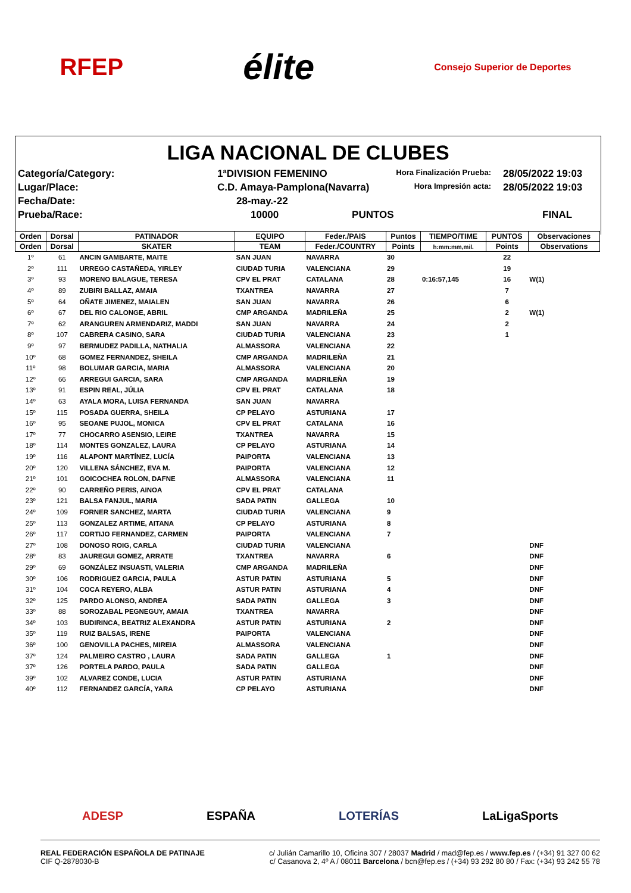RFEP élite Consejo Superior de Deportes
LIGA NACIONAL DE CLUBES
Categoría/Category:
1ªDIVISION FEMENINO
Hora Finalización Prueba:
28/05/2022 19:03
Lugar/Place:
C.D. Amaya-Pamplona(Navarra)
Hora Impresión acta:
28/05/2022 19:03
Fecha/Date:
28-may.-22
Prueba/Race:
10000 PUNTOS
FINAL
| Orden | Dorsal | PATINADOR | EQUIPO | Feder./PAIS | Puntos | TIEMPO/TIME | PUNTOS | Observaciones |
| --- | --- | --- | --- | --- | --- | --- | --- | --- |
| Orden | Dorsal | SKATER | TEAM | Feder./COUNTRY | Points | h:mm:mm,mil. | Points | Observations |
| 1º | 61 | ANCIN GAMBARTE, MAITE | SAN JUAN | NAVARRA | 30 | | 22 | |
| 2º | 111 | URREGO CASTAÑEDA, YIRLEY | CIUDAD TURIA | VALENCIANA | 29 | | 19 | |
| 3º | 93 | MORENO BALAGUE, TERESA | CPV EL PRAT | CATALANA | 28 | 0:16:57,145 | 16 | W(1) |
| 4º | 89 | ZUBIRI BALLAZ, AMAIA | TXANTREA | NAVARRA | 27 | | 7 | |
| 5º | 64 | OÑATE JIMENEZ, MAIALEN | SAN JUAN | NAVARRA | 26 | | 6 | |
| 6º | 67 | DEL RIO CALONGE, ABRIL | CMP ARGANDA | MADRILEÑA | 25 | | 2 | W(1) |
| 7º | 62 | ARANGUREN ARMENDARIZ, MADDI | SAN JUAN | NAVARRA | 24 | | 2 | |
| 8º | 107 | CABRERA CASINO, SARA | CIUDAD TURIA | VALENCIANA | 23 | | 1 | |
| 9º | 97 | BERMUDEZ PADILLA, NATHALIA | ALMASSORA | VALENCIANA | 22 | | | |
| 10º | 68 | GOMEZ FERNANDEZ, SHEILA | CMP ARGANDA | MADRILEÑA | 21 | | | |
| 11º | 98 | BOLUMAR GARCIA, MARIA | ALMASSORA | VALENCIANA | 20 | | | |
| 12º | 66 | ARREGUI GARCIA, SARA | CMP ARGANDA | MADRILEÑA | 19 | | | |
| 13º | 91 | ESPIN REAL, JÚLIA | CPV EL PRAT | CATALANA | 18 | | | |
| 14º | 63 | AYALA MORA, LUISA FERNANDA | SAN JUAN | NAVARRA | | | | |
| 15º | 115 | POSADA GUERRA, SHEILA | CP PELAYO | ASTURIANA | 17 | | | |
| 16º | 95 | SEOANE PUJOL, MONICA | CPV EL PRAT | CATALANA | 16 | | | |
| 17º | 77 | CHOCARRO ASENSIO, LEIRE | TXANTREA | NAVARRA | 15 | | | |
| 18º | 114 | MONTES GONZALEZ, LAURA | CP PELAYO | ASTURIANA | 14 | | | |
| 19º | 116 | ALAPONT MARTÍNEZ, LUCÍA | PAIPORTA | VALENCIANA | 13 | | | |
| 20º | 120 | VILLENA SÁNCHEZ, EVA M. | PAIPORTA | VALENCIANA | 12 | | | |
| 21º | 101 | GOICOCHEA ROLON, DAFNE | ALMASSORA | VALENCIANA | 11 | | | |
| 22º | 90 | CARREÑO PERIS, AINOA | CPV EL PRAT | CATALANA | | | | |
| 23º | 121 | BALSA FANJUL, MARIA | SADA PATIN | GALLEGA | 10 | | | |
| 24º | 109 | FORNER SANCHEZ, MARTA | CIUDAD TURIA | VALENCIANA | 9 | | | |
| 25º | 113 | GONZALEZ ARTIME, AITANA | CP PELAYO | ASTURIANA | 8 | | | |
| 26º | 117 | CORTIJO FERNANDEZ, CARMEN | PAIPORTA | VALENCIANA | 7 | | | |
| 27º | 108 | DONOSO ROIG, CARLA | CIUDAD TURIA | VALENCIANA | | | | DNF |
| 28º | 83 | JAUREGUI GOMEZ, ARRATE | TXANTREA | NAVARRA | 6 | | | DNF |
| 29º | 69 | GONZÁLEZ INSUASTI, VALERIA | CMP ARGANDA | MADRILEÑA | | | | DNF |
| 30º | 106 | RODRIGUEZ GARCIA, PAULA | ASTUR PATIN | ASTURIANA | 5 | | | DNF |
| 31º | 104 | COCA REYERO, ALBA | ASTUR PATIN | ASTURIANA | 4 | | | DNF |
| 32º | 125 | PARDO ALONSO, ANDREA | SADA PATIN | GALLEGA | 3 | | | DNF |
| 33º | 88 | SOROZABAL PEGNEGUY, AMAIA | TXANTREA | NAVARRA | | | | DNF |
| 34º | 103 | BUDIRINCA, BEATRIZ ALEXANDRA | ASTUR PATIN | ASTURIANA | 2 | | | DNF |
| 35º | 119 | RUIZ BALSAS, IRENE | PAIPORTA | VALENCIANA | | | | DNF |
| 36º | 100 | GENOVILLA PACHES, MIREIA | ALMASSORA | VALENCIANA | | | | DNF |
| 37º | 124 | PALMEIRO CASTRO , LAURA | SADA PATIN | GALLEGA | 1 | | | DNF |
| 37º | 126 | PORTELA PARDO, PAULA | SADA PATIN | GALLEGA | | | | DNF |
| 39º | 102 | ALVAREZ CONDE, LUCIA | ASTUR PATIN | ASTURIANA | | | | DNF |
| 40º | 112 | FERNANDEZ GARCÍA, YARA | CP PELAYO | ASTURIANA | | | | DNF |
ADESP ESPAÑA LOTERÍAS LaLigaSports
REAL FEDERACIÓN ESPAÑOLA DE PATINAJE
CIF Q-2878030-B
c/ Julián Camarillo 10, Oficina 307 / 28037 Madrid / mad@fep.es / www.fep.es / (+34) 91 327 00 62
c/ Casanova 2, 4º A / 08011 Barcelona / bcn@fep.es / (+34) 93 292 80 80 / Fax: (+34) 93 242 55 78